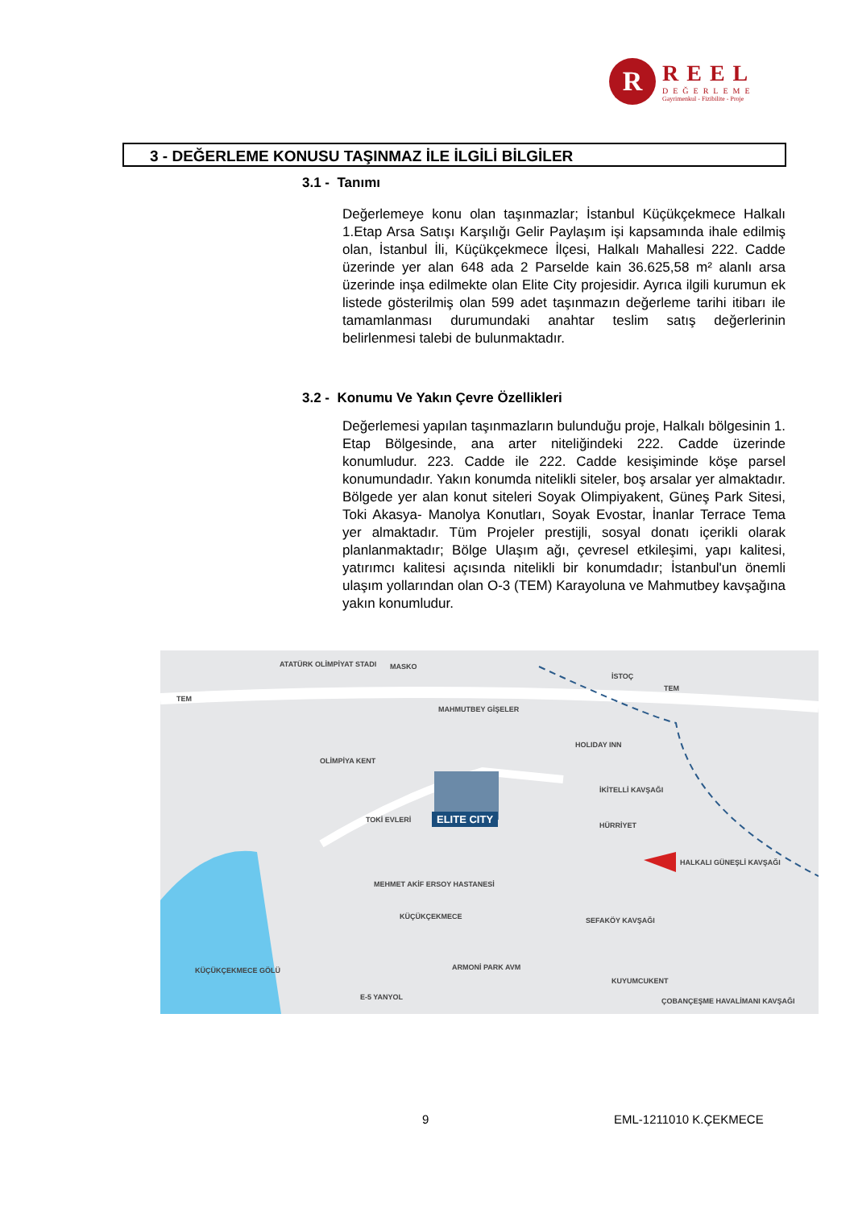R
REEL
DEĞERLEME
Gayrimenkul - Fizibilite - Proje
3 - DEĞERLEME KONUSU TAŞINMAZ İLE İLGİLİ BİLGİLER
3.1 - Tanımı
Değerlemeye konu olan taşınmazlar; İstanbul Küçükçekmece Halkalı 1.Etap Arsa Satışı Karşılığı Gelir Paylaşım işi kapsamında ihale edilmiş olan, İstanbul İli, Küçükçekmece İlçesi, Halkalı Mahallesi 222. Cadde üzerinde yer alan 648 ada 2 Parselde kain 36.625,58 m² alanlı arsa üzerinde inşa edilmekte olan Elite City projesidir. Ayrıca ilgili kurumun ek listede gösterilmiş olan 599 adet taşınmazın değerleme tarihi itibarı ile tamamlanması durumundaki anahtar teslim satış değerlerinin belirlenmesi talebi de bulunmaktadır.
3.2 - Konumu Ve Yakın Çevre Özellikleri
Değerlemesi yapılan taşınmazların bulunduğu proje, Halkalı bölgesinin 1. Etap Bölgesinde, ana arter niteliğindeki 222. Cadde üzerinde konumludur. 223. Cadde ile 222. Cadde kesişiminde köşe parsel konumundadır. Yakın konumda nitelikli siteler, boş arsalar yer almaktadır. Bölgede yer alan konut siteleri Soyak Olimpiyakent, Güneş Park Sitesi, Toki Akasya- Manolya Konutları, Soyak Evostar, İnanlar Terrace Tema yer almaktadır. Tüm Projeler prestijli, sosyal donatı içerikli olarak planlanmaktadır; Bölge Ulaşım ağı, çevresel etkileşimi, yapı kalitesi, yatırımcı kalitesi açısında nitelikli bir konumdadır; İstanbul'un önemli ulaşım yollarından olan O-3 (TEM) Karayoluna ve Mahmutbey kavşağına yakın konumludur.
ATATÜRK OLİMPİYAT STADI MASKO
İSTOÇ
TEM
TEM
MAHMUTBEY GİŞELER
HOLIDAY INN
OLİMPİYA KENT
İKİTELLİ KAVŞAĞI
TOKİ EVLERİ ELITE CITY
HÜRRİYET
MEHMET AKİF ERSOY HASTANESİ
HALKALI GÜNEŞLİ KAVŞAĞI
KÜÇÜKÇEKMECE SEFAKÖY KAVŞAĞI
KÜÇÜKÇEKMECE GÖLÜ ARMONİ PARK AVM
KUYUMCUKENT
E-5 YANYOL ÇOBANÇEŞME HAVALİMANI KAVŞAĞI
9 EML-1211010 K.ÇEKMECE